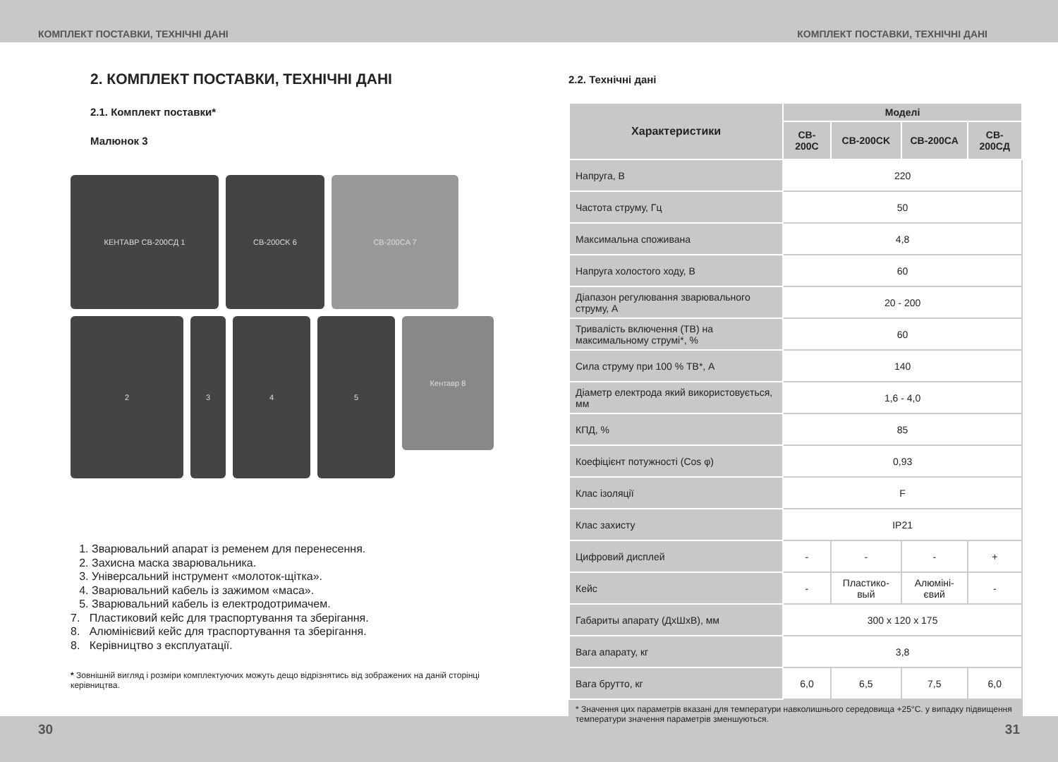КОМПЛЕКТ ПОСТАВКИ, ТЕХНІЧНІ ДАНІ КОМПЛЕКТ ПОСТАВКИ, ТЕХНІЧНІ ДАНІ
2. КОМПЛЕКТ ПОСТАВКИ, ТЕХНІЧНІ ДАНІ
2.1. Комплект поставки*
Малюнок 3
КЕНТАВР CB-200CД 1
CB-200CK 6
CB-200CA 7
2
3
4
5
Кентавр 8
1. Зварювальний апарат із ременем для перенесення.
2. Захисна маска зварювальника.
3. Універсальний інструмент «молоток-щітка».
4. Зварювальний кабель із зажимом «маса».
5. Зварювальний кабель із електродотримачем.
7. Пластиковий кейс для траспортування та зберігання.
8. Алюмінієвий кейс для траспортування та зберігання.
8. Керівництво з експлуатації.
* Зовнішній вигляд і розміри комплектуючих можуть дещо відрізнятись від зображених на даній сторінці керівництва.
2.2. Технічні дані
| Характеристики | Моделі | | | |
| --- | --- | --- | --- | --- |
| | CB-200C | CB-200CK | CB-200CA | CB-200CД |
| Напруга, В | 220 | | | |
| Частота струму, Гц | 50 | | | |
| Максимальна споживана | 4,8 | | | |
| Напруга холостого ходу, В | 60 | | | |
| Діапазон регулювання зварювального струму, А | 20 - 200 | | | |
| Тривалість включення (ТВ) на максимальному струмі*, % | 60 | | | |
| Сила струму при 100 % ТВ*, А | 140 | | | |
| Діаметр електрода який використовується, мм | 1,6 - 4,0 | | | |
| КПД, % | 85 | | | |
| Коефіцієнт потужності (Cos φ) | 0,93 | | | |
| Клас ізоляції | F | | | |
| Клас захисту | IP21 | | | |
| Цифровий дисплей | - | - | - | + |
| Кейс | - | Пластико-вый | Алюміні-євий | - |
| Габариты апарату (ДхШхВ), мм | 300 x 120 x 175 | | | |
| Вага апарату, кг | 3,8 | | | |
| Вага брутто, кг | 6,0 | 6,5 | 7,5 | 6,0 |
* Значення цих параметрів вказані для температури навколишнього середовища +25°С. у випадку підвищення температури значення параметрів зменшуються.
30 31